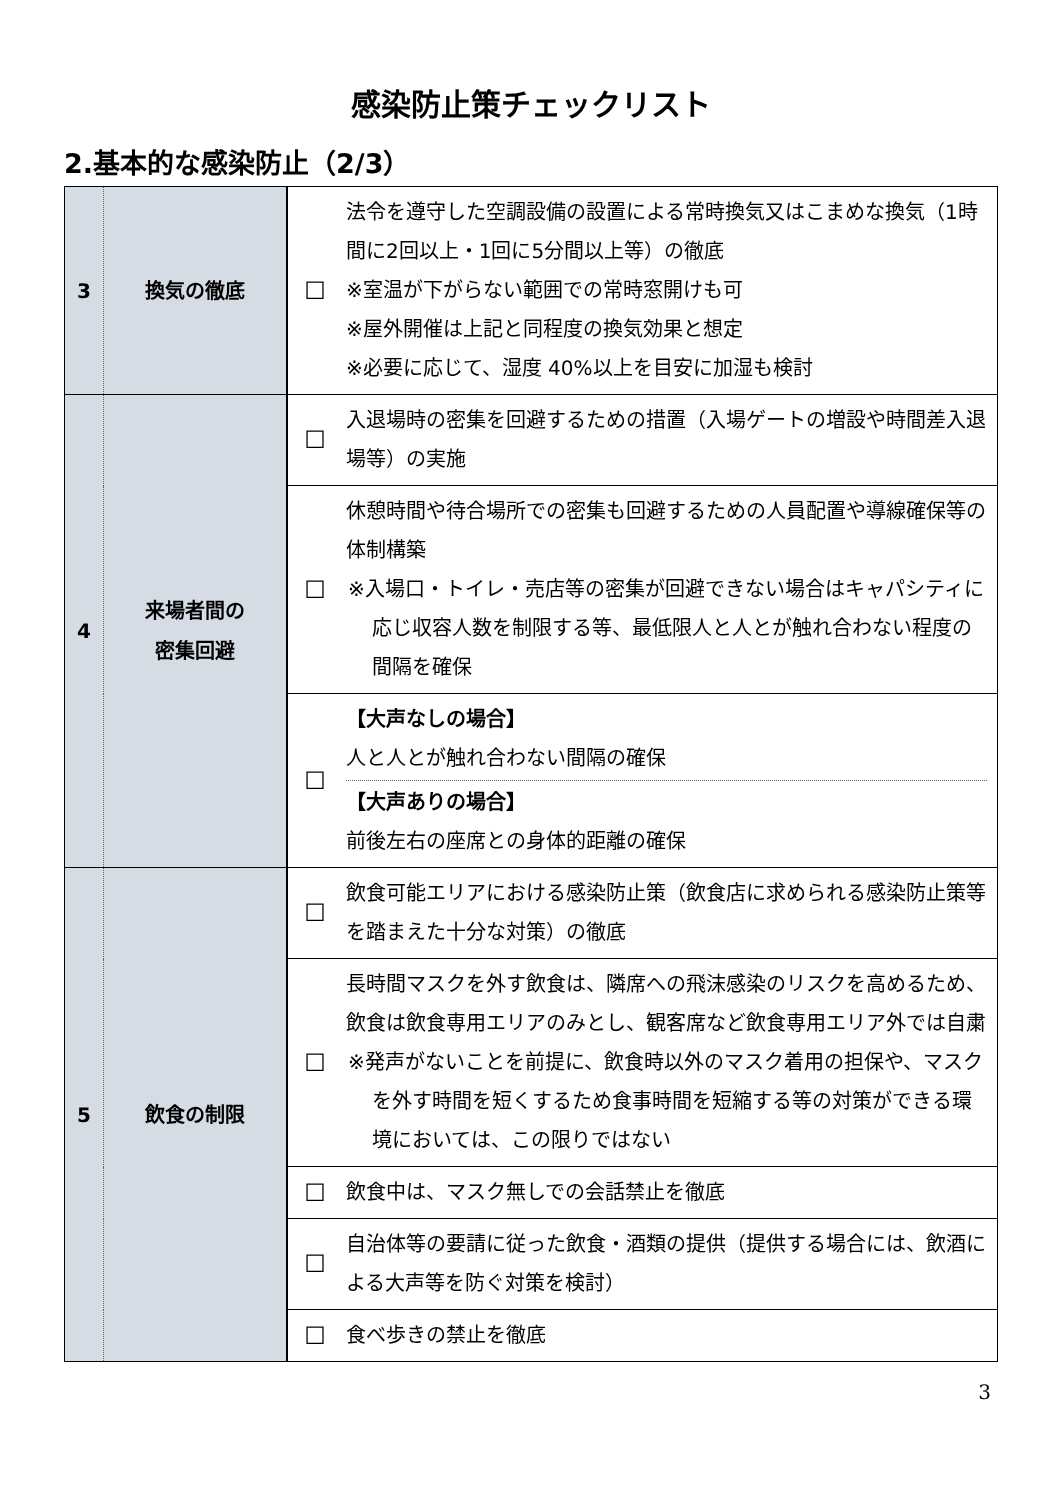感染防止策チェックリスト
2.基本的な感染防止（2/3）
| 3 | 換気の徹底 | ☐ | 法令を遵守した空調設備の設置による常時換気又はこまめな換気（1時間に2回以上・1回に5分間以上等）の徹底 ※室温が下がらない範囲での常時窓開けも可 ※屋外開催は上記と同程度の換気効果と想定 ※必要に応じて、湿度 40%以上を目安に加湿も検討 |
| 4 | 来場者間の 密集回避 | ☐ | 入退場時の密集を回避するための措置（入場ゲートの増設や時間差入退場等）の実施 |
| | | ☐ | 休憩時間や待合場所での密集も回避するための人員配置や導線確保等の体制構築 ※入場口・トイレ・売店等の密集が回避できない場合はキャパシティに応じ収容人数を制限する等、最低限人と人とが触れ合わない程度の間隔を確保 |
| | | ☐ | 【大声なしの場合】 人と人とが触れ合わない間隔の確保 【大声ありの場合】 前後左右の座席との身体的距離の確保 |
| 5 | 飲食の制限 | ☐ | 飲食可能エリアにおける感染防止策（飲食店に求められる感染防止策等を踏まえた十分な対策）の徹底 |
| | | ☐ | 長時間マスクを外す飲食は、隣席への飛沫感染のリスクを高めるため、飲食は飲食専用エリアのみとし、観客席など飲食専用エリア外では自粛 ※発声がないことを前提に、飲食時以外のマスク着用の担保や、マスクを外す時間を短くするため食事時間を短縮する等の対策ができる環境においては、この限りではない |
| | | ☐ | 飲食中は、マスク無しでの会話禁止を徹底 |
| | | ☐ | 自治体等の要請に従った飲食・酒類の提供（提供する場合には、飲酒による大声等を防ぐ対策を検討） |
| | | ☐ | 食べ歩きの禁止を徹底 |
3